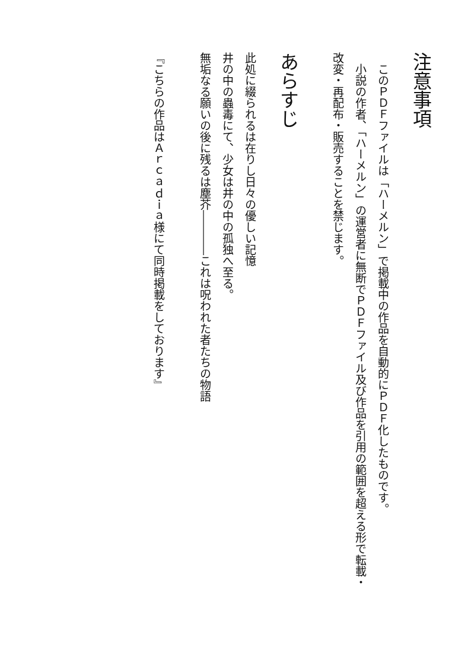注意事項
　このＰＤＦファイルは「ハーメルン」で掲載中の作品を自動的にＰＤＦ化したものです。
　小説の作者、「ハーメルン」の運営者に無断でＰＤＦファイル及び作品を引用の範囲を超える形で転載・改変・再配布・販売することを禁じます。
あらすじ
此処に綴られるは在りし日々の優しい記憶
井の中の蟲毒にて、少女は井の中の孤独へ至る。
無垢なる願いの後に残るは塵芥――――これは呪われた者たちの物語
『こちらの作品はＡｒｃａｄｉａ様にて同時掲載をしております』